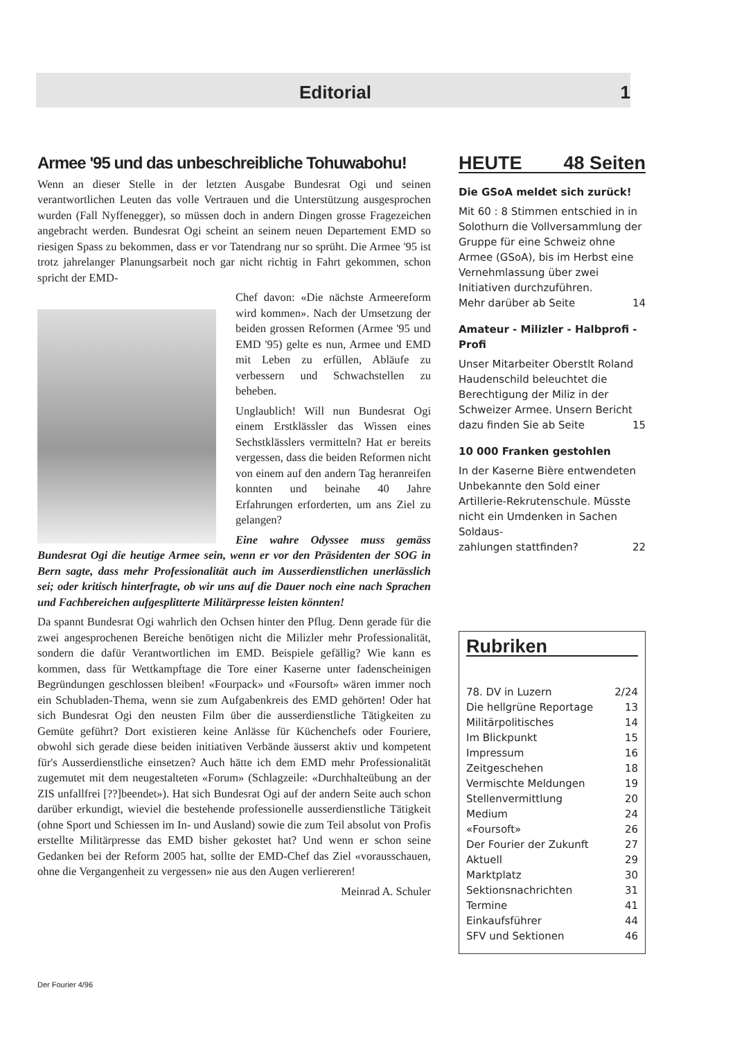Editorial 1
Armee '95 und das unbeschreibliche Tohuwabohu!
Wenn an dieser Stelle in der letzten Ausgabe Bundesrat Ogi und seinen verantwortlichen Leuten das volle Vertrauen und die Unterstützung ausgesprochen wurden (Fall Nyffenegger), so müssen doch in andern Dingen grosse Fragezeichen angebracht werden. Bundesrat Ogi scheint an seinem neuen Departement EMD so riesigen Spass zu bekommen, dass er vor Tatendrang nur so sprüht. Die Armee '95 ist trotz jahrelanger Planungsarbeit noch gar nicht richtig in Fahrt gekommen, schon spricht der EMD-
Chef davon: «Die nächste Armeereform wird kommen». Nach der Umsetzung der beiden grossen Reformen (Armee '95 und EMD '95) gelte es nun, Armee und EMD mit Leben zu erfüllen, Abläufe zu verbessern und Schwachstellen zu beheben.
Unglaublich! Will nun Bundesrat Ogi einem Erstklässler das Wissen eines Sechstklässlers vermitteln? Hat er bereits vergessen, dass die beiden Reformen nicht von einem auf den andern Tag heranreifen konnten und beinahe 40 Jahre Erfahrungen erforderten, um ans Ziel zu gelangen?
Eine wahre Odyssee muss gemäss Bundesrat Ogi die heutige Armee sein, wenn er vor den Präsidenten der SOG in Bern sagte, dass mehr Professionalität auch im Ausserdienstlichen unerlässlich sei; oder kritisch hinterfragte, ob wir uns auf die Dauer noch eine nach Sprachen und Fachbereichen aufgesplitterte Militärpresse leisten könnten!
Da spannt Bundesrat Ogi wahrlich den Ochsen hinter den Pflug. Denn gerade für die zwei angesprochenen Bereiche benötigen nicht die Milizler mehr Professionalität, sondern die dafür Verantwortlichen im EMD. Beispiele gefällig? Wie kann es kommen, dass für Wettkampftage die Tore einer Kaserne unter fadenscheinigen Begründungen geschlossen bleiben! «Fourpack» und «Foursoft» wären immer noch ein Schubladen-Thema, wenn sie zum Aufgabenkreis des EMD gehörten! Oder hat sich Bundesrat Ogi den neusten Film über die ausserdienstliche Tätigkeiten zu Gemüte geführt? Dort existieren keine Anlässe für Küchenchefs oder Fouriere, obwohl sich gerade diese beiden initiativen Verbände äusserst aktiv und kompetent für's Ausserdienstliche einsetzen? Auch hätte ich dem EMD mehr Professionalität zugemutet mit dem neugestalteten «Forum» (Schlagzeile: «Durchhalteübung an der ZIS unfallfrei [??]beendet»). Hat sich Bundesrat Ogi auf der andern Seite auch schon darüber erkundigt, wieviel die bestehende professionelle ausserdienstliche Tätigkeit (ohne Sport und Schiessen im In- und Ausland) sowie die zum Teil absolut von Profis erstellte Militärpresse das EMD bisher gekostet hat? Und wenn er schon seine Gedanken bei der Reform 2005 hat, sollte der EMD-Chef das Ziel «vorausschauen, ohne die Vergangenheit zu vergessen» nie aus den Augen verliereren!
Meinrad A. Schuler
HEUTE 48 Seiten
Die GSoA meldet sich zurück!
Mit 60 : 8 Stimmen entschied in in Solothurn die Vollversammlung der Gruppe für eine Schweiz ohne Armee (GSoA), bis im Herbst eine Vernehmlassung über zwei Initiativen durchzuführen.
Mehr darüber ab Seite 14
Amateur - Milizler - Halbprofi - Profi
Unser Mitarbeiter Oberstlt Roland Haudenschild beleuchtet die Berechtigung der Miliz in der Schweizer Armee. Unsern Bericht
dazu finden Sie ab Seite 15
10 000 Franken gestohlen
In der Kaserne Bière entwendeten Unbekannte den Sold einer Artillerie-Rekrutenschule. Müsste nicht ein Umdenken in Sachen Soldaus-
zahlungen stattfinden? 22
Rubriken
78. DV in Luzern 2/24
Die hellgrüne Reportage 13
Militärpolitisches 14
Im Blickpunkt 15
Impressum 16
Zeitgeschehen 18
Vermischte Meldungen 19
Stellenvermittlung 20
Medium 24
«Foursoft» 26
Der Fourier der Zukunft 27
Aktuell 29
Marktplatz 30
Sektionsnachrichten 31
Termine 41
Einkaufsführer 44
SFV und Sektionen 46
Der Fourier 4/96